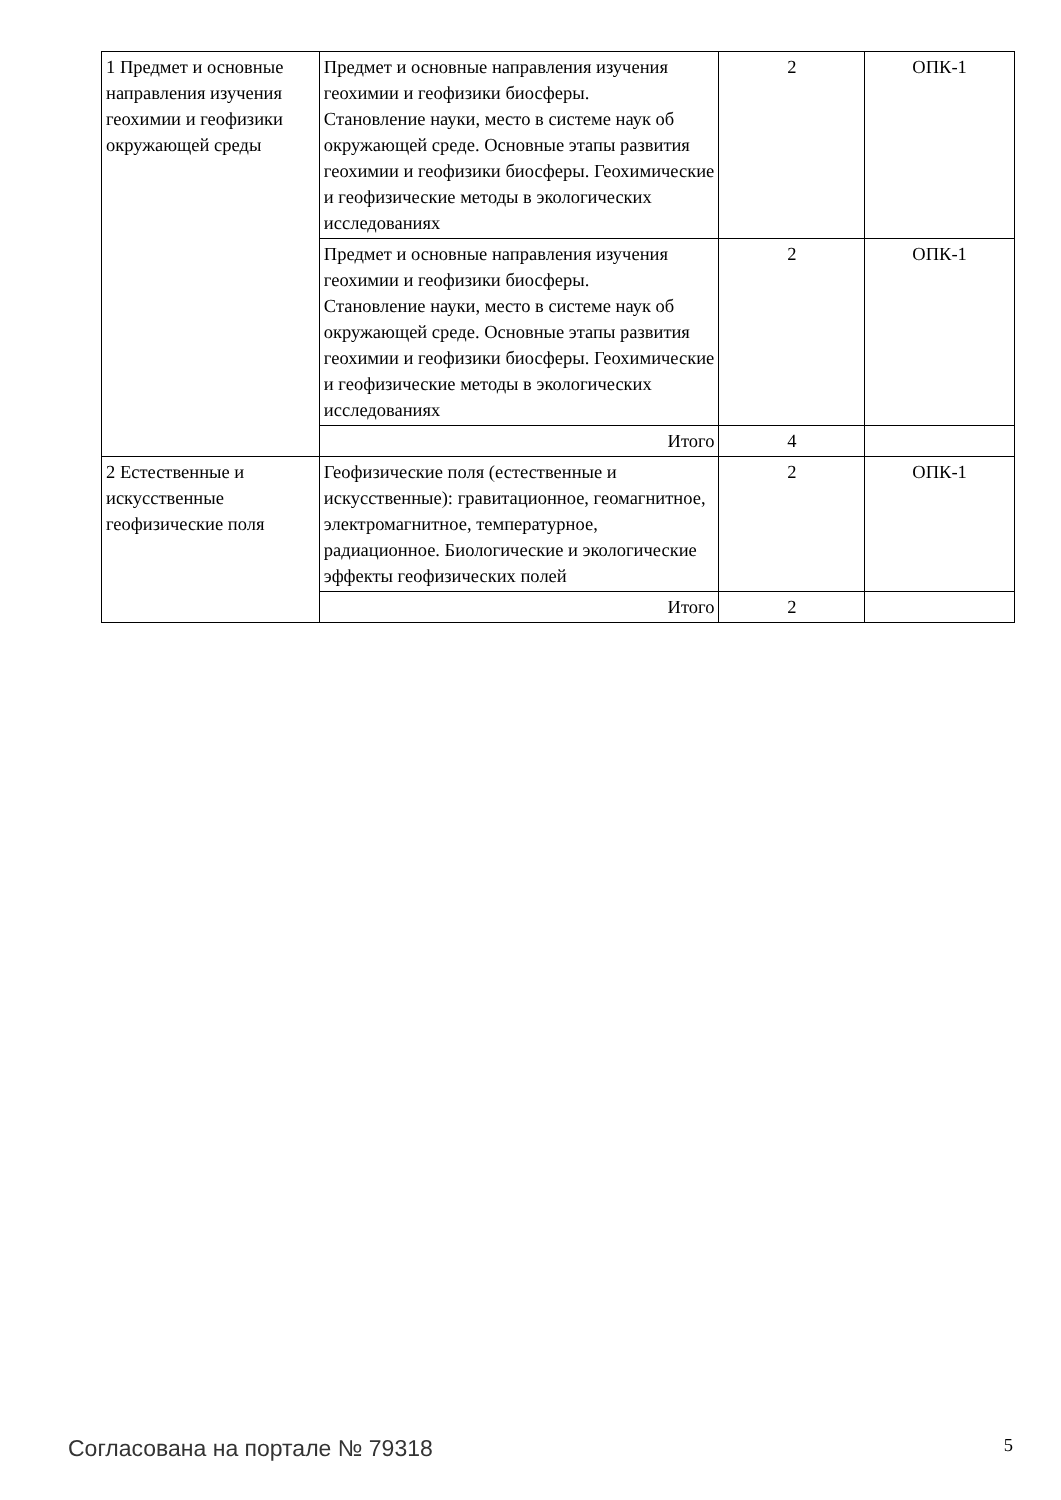| 1 Предмет и основные направления изучения геохимии и геофизики окружающей среды | Предмет и основные направления изучения геохимии и геофизики биосферы. Становление науки, место в системе наук об окружающей среде. Основные этапы развития геохимии и геофизики биосферы. Геохимические и геофизические методы в экологических исследованиях | 2 | ОПК-1 |
| | Предмет и основные направления изучения геохимии и геофизики биосферы. Становление науки, место в системе наук об окружающей среде. Основные этапы развития геохимии и геофизики биосферы. Геохимические и геофизические методы в экологических исследованиях | 2 | ОПК-1 |
| | Итого | 4 | |
| 2 Естественные и искусственные геофизические поля | Геофизические поля (естественные и искусственные): гравитационное, геомагнитное, электромагнитное, температурное, радиационное. Биологические и экологические эффекты геофизических полей | 2 | ОПК-1 |
| | Итого | 2 | |
Согласована на портале № 79318 5